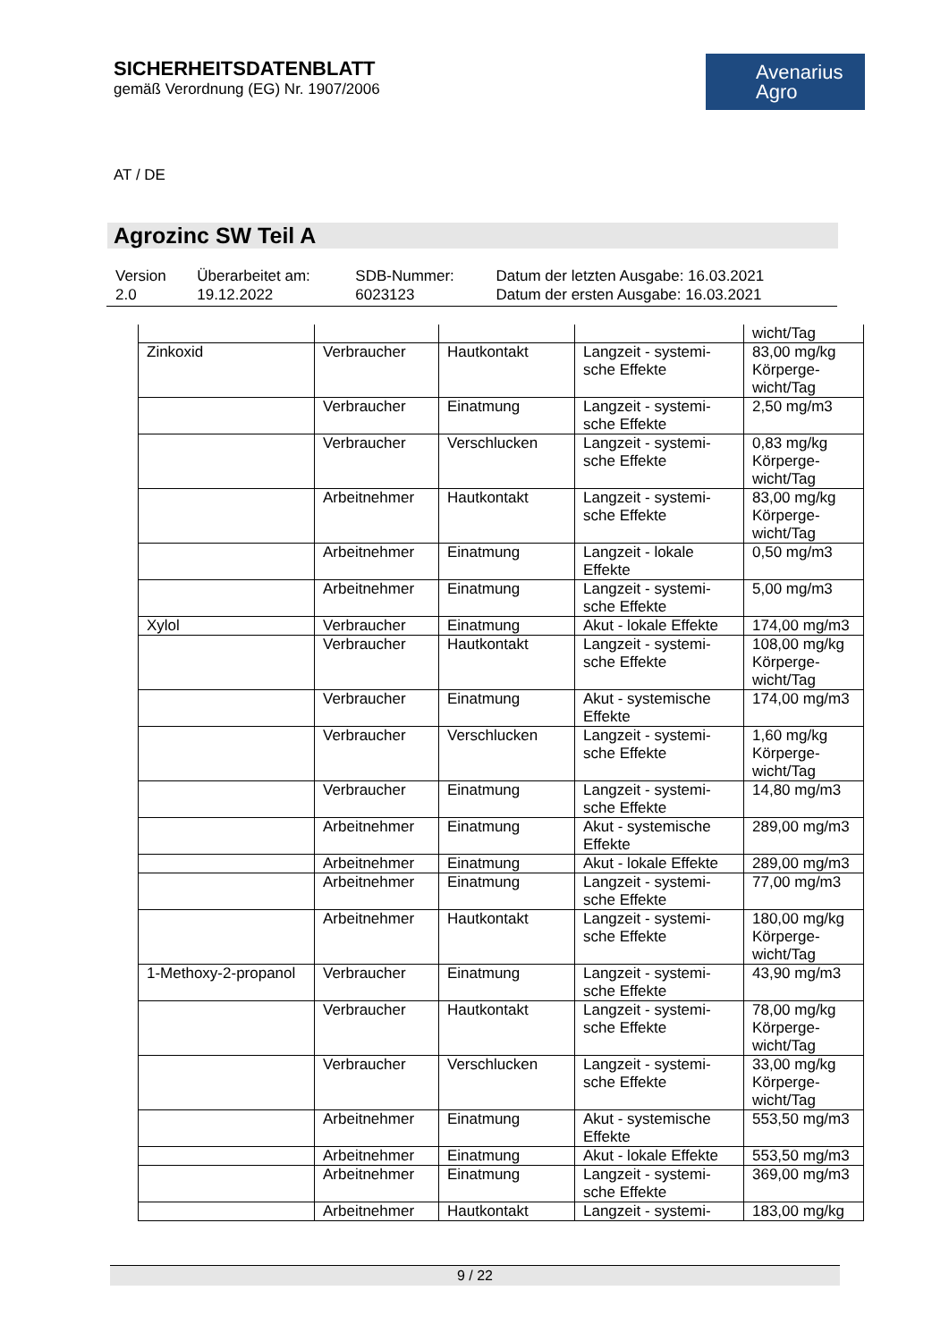SICHERHEITSDATENBLATT
gemäß Verordnung (EG) Nr. 1907/2006
Avenarius
Agro
AT / DE
Agrozinc SW Teil A
| Version 2.0 | Überarbeitet am: 19.12.2022 | SDB-Nummer: 6023123 | Datum der letzten Ausgabe: 16.03.2021 Datum der ersten Ausgabe: 16.03.2021 |
| | | | | wicht/Tag |
| Zinkoxid | Verbraucher | Hautkontakt | Langzeit - systemi-sche Effekte | 83,00 mg/kg Körperge-wicht/Tag |
| | Verbraucher | Einatmung | Langzeit - systemi-sche Effekte | 2,50 mg/m3 |
| | Verbraucher | Verschlucken | Langzeit - systemi-sche Effekte | 0,83 mg/kg Körperge-wicht/Tag |
| | Arbeitnehmer | Hautkontakt | Langzeit - systemi-sche Effekte | 83,00 mg/kg Körperge-wicht/Tag |
| | Arbeitnehmer | Einatmung | Langzeit - lokale Effekte | 0,50 mg/m3 |
| | Arbeitnehmer | Einatmung | Langzeit - systemi-sche Effekte | 5,00 mg/m3 |
| Xylol | Verbraucher | Einatmung | Akut - lokale Effekte | 174,00 mg/m3 |
| | Verbraucher | Hautkontakt | Langzeit - systemi-sche Effekte | 108,00 mg/kg Körperge-wicht/Tag |
| | Verbraucher | Einatmung | Akut - systemische Effekte | 174,00 mg/m3 |
| | Verbraucher | Verschlucken | Langzeit - systemi-sche Effekte | 1,60 mg/kg Körperge-wicht/Tag |
| | Verbraucher | Einatmung | Langzeit - systemi-sche Effekte | 14,80 mg/m3 |
| | Arbeitnehmer | Einatmung | Akut - systemische Effekte | 289,00 mg/m3 |
| | Arbeitnehmer | Einatmung | Akut - lokale Effekte | 289,00 mg/m3 |
| | Arbeitnehmer | Einatmung | Langzeit - systemi-sche Effekte | 77,00 mg/m3 |
| | Arbeitnehmer | Hautkontakt | Langzeit - systemi-sche Effekte | 180,00 mg/kg Körperge-wicht/Tag |
| 1-Methoxy-2-propanol | Verbraucher | Einatmung | Langzeit - systemi-sche Effekte | 43,90 mg/m3 |
| | Verbraucher | Hautkontakt | Langzeit - systemi-sche Effekte | 78,00 mg/kg Körperge-wicht/Tag |
| | Verbraucher | Verschlucken | Langzeit - systemi-sche Effekte | 33,00 mg/kg Körperge-wicht/Tag |
| | Arbeitnehmer | Einatmung | Akut - systemische Effekte | 553,50 mg/m3 |
| | Arbeitnehmer | Einatmung | Akut - lokale Effekte | 553,50 mg/m3 |
| | Arbeitnehmer | Einatmung | Langzeit - systemi-sche Effekte | 369,00 mg/m3 |
| | Arbeitnehmer | Hautkontakt | Langzeit - systemi- | 183,00 mg/kg |
9 / 22